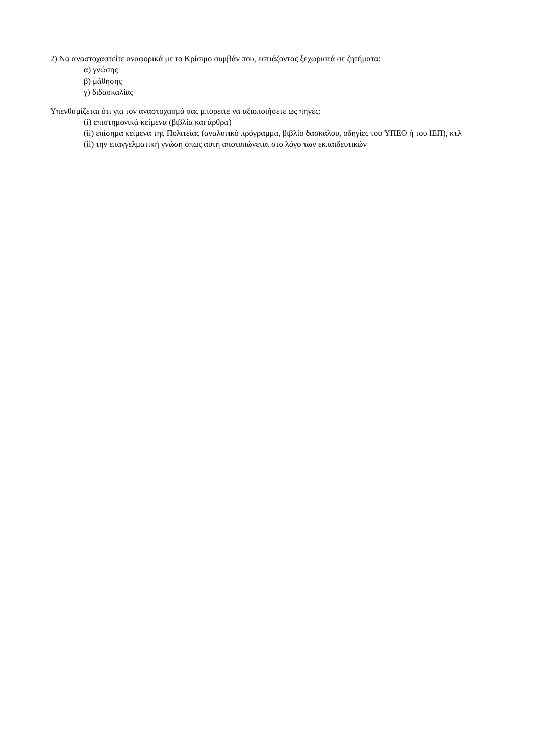2) Να αναστοχαστείτε αναφορικά με το Κρίσιμο συμβάν που, εστιάζοντας ξεχωριστά σε ζητήματα:
α) γνώσης
β) μάθησης
γ) διδασκαλίας
Υπενθυμίζεται ότι για τον αναστοχασμό σας μπορείτε να αξιοποιήσετε ως πηγές:
(i) επιστημονικά κείμενα (βιβλία και άρθρα)
(ii) επίσημα κείμενα της Πολιτείας (αναλυτικό πρόγραμμα, βιβλίο δασκάλου, οδηγίες του ΥΠΕΘ ή του ΙΕΠ), κτλ
(ii) την επαγγελματική γνώση όπως αυτή αποτυπώνεται στο λόγο των εκπαιδευτικών